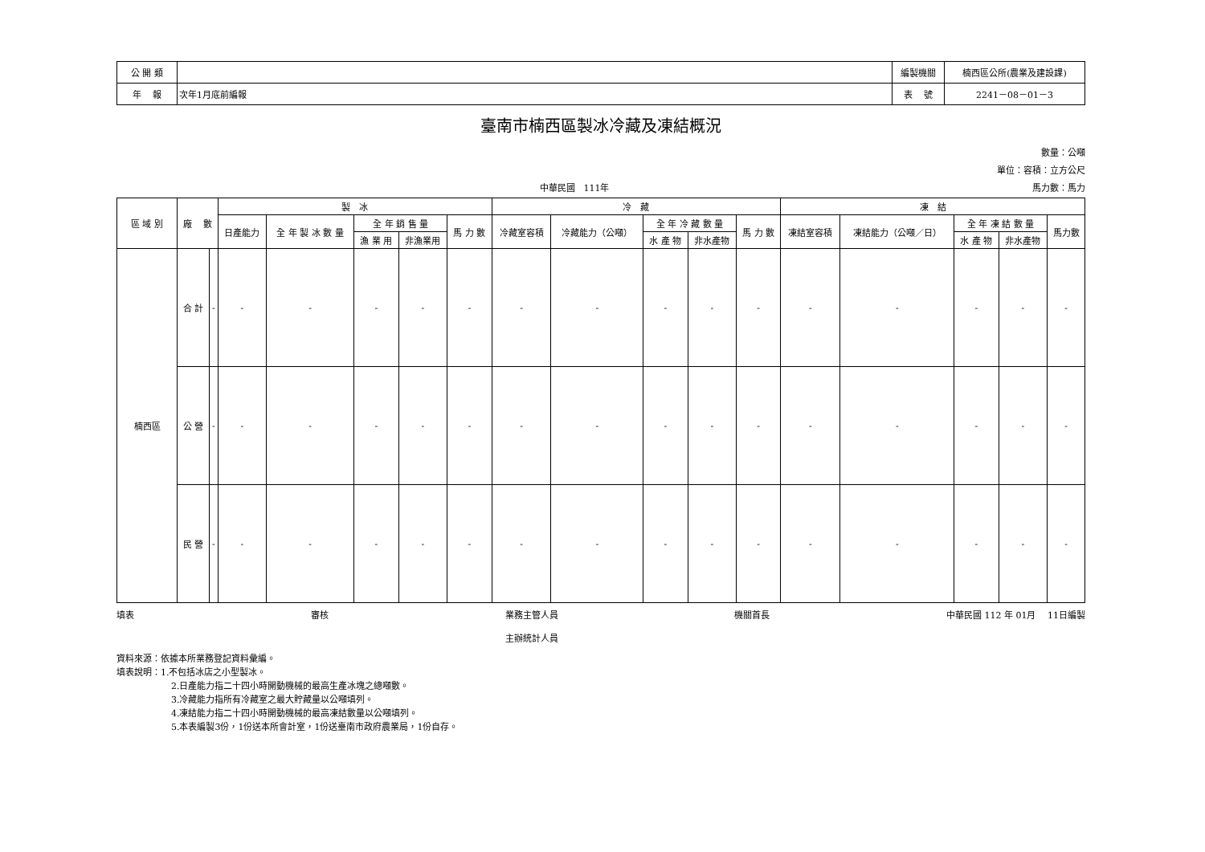| 公 開 類 | | 編製機關 | 楠西區公所(農業及建設課) |
| 年 報 | 次年1月底前編報 | 表 號 | 2241－08－01－3 |
臺南市楠西區製冰冷藏及凍結概況
數量：公噸
單位：容積：立方公尺
中華民國　111年 馬力數：馬力
| 區 域 別 | 廠 數 | | 製 冰 | | | | | 冷 藏 | | | | | 凍 結 | | | | |
| --- | --- | --- | --- | --- | --- | --- | --- | --- | --- | --- | --- | --- | --- | --- | --- | --- | --- |
| | | | 日產能力 | 全 年 製 冰 數 量 | 全 年 銷 售 量 | | 馬 力 數 | 冷藏室容積 | 冷藏能力（公噸） | 全 年 冷 藏 數 量 | | 馬 力 數 | 凍結室容積 | 凍結能力（公噸／日） | 全 年 凍 結 數 量 | | 馬力數 |
| | | | | | 漁 業 用 | 非漁業用 | | | | 水 產 物 | 非水產物 | | | | 水 產 物 | 非水產物 | |
| 楠西區 | 合 計 | - | - | - | - | - | - | - | - | - | - | - | - | - | - | - | - |
| | 公 營 | - | - | - | - | - | - | - | - | - | - | - | - | - | - | - | - |
| | 民 營 | - | - | - | - | - | - | - | - | - | - | - | - | - | - | - | - |
填表 審核 業務主管人員
主辦統計人員 機關首長 中華民國 112 年 01月　 11日編製
資料來源：依據本所業務登記資料彙編。
填表說明：1.不包括冰店之小型製冰。
2.日產能力指二十四小時開動機械的最高生產冰塊之總噸數。
3.冷藏能力指所有冷藏室之最大貯藏量以公噸填列。
4.凍結能力指二十四小時開動機械的最高凍結數量以公噸填列。
5.本表編製3份，1份送本所會計室，1份送臺南市政府農業局，1份自存。